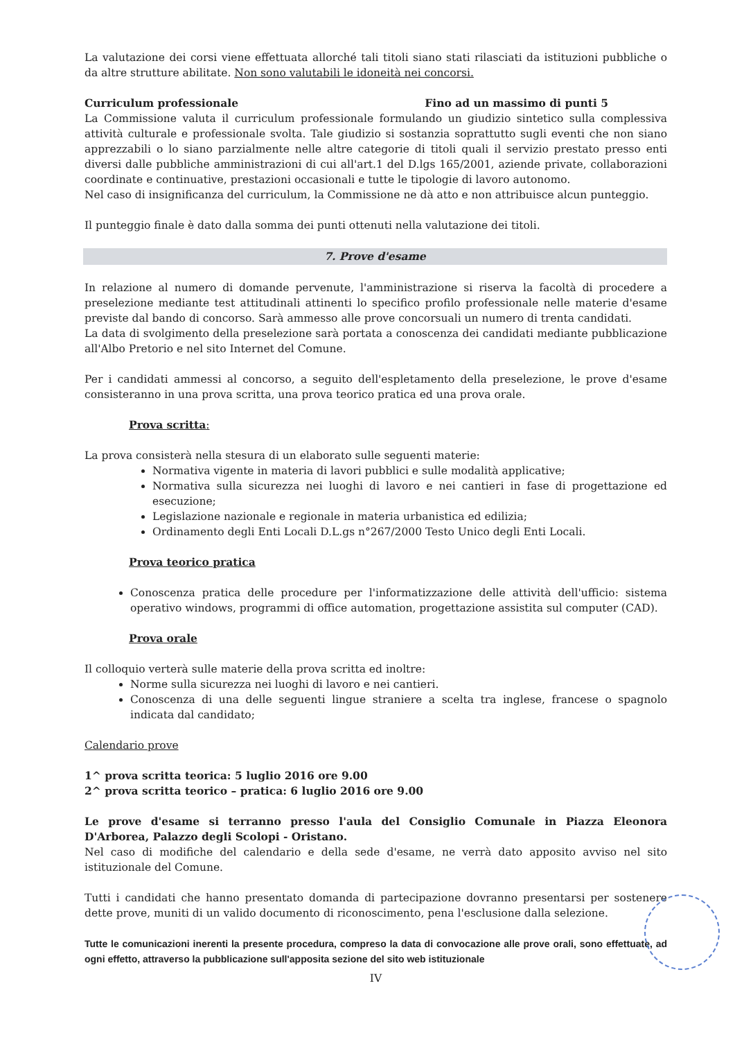La valutazione dei corsi viene effettuata allorché tali titoli siano stati rilasciati da istituzioni pubbliche o da altre strutture abilitate. Non sono valutabili le idoneità nei concorsi.
Curriculum professionale Fino ad un massimo di punti 5
La Commissione valuta il curriculum professionale formulando un giudizio sintetico sulla complessiva attività culturale e professionale svolta. Tale giudizio si sostanzia soprattutto sugli eventi che non siano apprezzabili o lo siano parzialmente nelle altre categorie di titoli quali il servizio prestato presso enti diversi dalle pubbliche amministrazioni di cui all'art.1 del D.lgs 165/2001, aziende private, collaborazioni coordinate e continuative, prestazioni occasionali e tutte le tipologie di lavoro autonomo.
Nel caso di insignificanza del curriculum, la Commissione ne dà atto e non attribuisce alcun punteggio.
Il punteggio finale è dato dalla somma dei punti ottenuti nella valutazione dei titoli.
7. Prove d'esame
In relazione al numero di domande pervenute, l'amministrazione si riserva la facoltà di procedere a preselezione mediante test attitudinali attinenti lo specifico profilo professionale nelle materie d'esame previste dal bando di concorso. Sarà ammesso alle prove concorsuali un numero di trenta candidati.
La data di svolgimento della preselezione sarà portata a conoscenza dei candidati mediante pubblicazione all'Albo Pretorio e nel sito Internet del Comune.
Per i candidati ammessi al concorso, a seguito dell'espletamento della preselezione, le prove d'esame consisteranno in una prova scritta, una prova teorico pratica ed una prova orale.
Prova scritta:
La prova consisterà nella stesura di un elaborato sulle seguenti materie:
Normativa vigente in materia di lavori pubblici e sulle modalità applicative;
Normativa sulla sicurezza nei luoghi di lavoro e nei cantieri in fase di progettazione ed esecuzione;
Legislazione nazionale e regionale in materia urbanistica ed edilizia;
Ordinamento degli Enti Locali D.L.gs n°267/2000 Testo Unico degli Enti Locali.
Prova teorico pratica
Conoscenza pratica delle procedure per l'informatizzazione delle attività dell'ufficio: sistema operativo windows, programmi di office automation, progettazione assistita sul computer (CAD).
Prova orale
Il colloquio verterà sulle materie della prova scritta ed inoltre:
Norme sulla sicurezza nei luoghi di lavoro e nei cantieri.
Conoscenza di una delle seguenti lingue straniere a scelta tra inglese, francese o spagnolo indicata dal candidato;
Calendario prove
1^ prova scritta teorica: 5 luglio 2016 ore 9.00
2^ prova scritta teorico – pratica: 6 luglio 2016 ore 9.00
Le prove d'esame si terranno presso l'aula del Consiglio Comunale in Piazza Eleonora D'Arborea, Palazzo degli Scolopi - Oristano.
Nel caso di modifiche del calendario e della sede d'esame, ne verrà dato apposito avviso nel sito istituzionale del Comune.
Tutti i candidati che hanno presentato domanda di partecipazione dovranno presentarsi per sostenere dette prove, muniti di un valido documento di riconoscimento, pena l'esclusione dalla selezione.
Tutte le comunicazioni inerenti la presente procedura, compreso la data di convocazione alle prove orali, sono effettuate, ad ogni effetto, attraverso la pubblicazione sull'apposita sezione del sito web istituzionale
IV